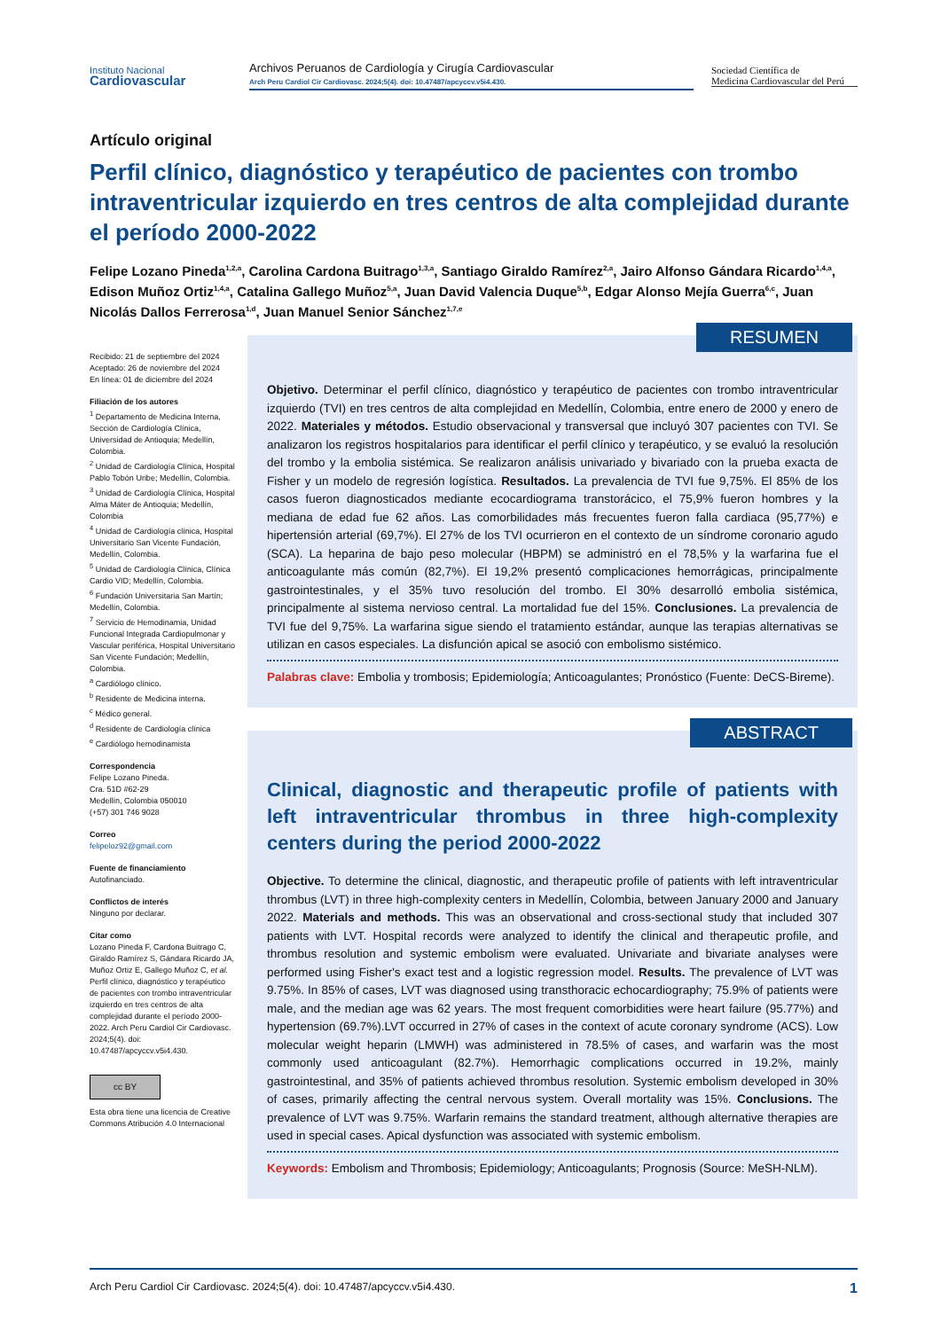Instituto Nacional
Cardiovascular
Archivos Peruanos de Cardiología y Cirugía Cardiovascular
Arch Peru Cardiol Cir Cardiovasc. 2024;5(4). doi: 10.47487/apcyccv.v5i4.430.
Sociedad Científica de
Medicina Cardiovascular del Perú
Artículo original
Perfil clínico, diagnóstico y terapéutico de pacientes con trombo intraventricular izquierdo en tres centros de alta complejidad durante el período 2000-2022
Felipe Lozano Pineda<sup>1,2,a</sup>, Carolina Cardona Buitrago<sup>1,3,a</sup>, Santiago Giraldo Ramírez<sup>2,a</sup>, Jairo Alfonso Gándara Ricardo<sup>1,4,a</sup>, Edison Muñoz Ortiz<sup>1,4,a</sup>, Catalina Gallego Muñoz<sup>5,a</sup>, Juan David Valencia Duque<sup>5,b</sup>, Edgar Alonso Mejía Guerra<sup>6,c</sup>, Juan Nicolás Dallos Ferrerosa<sup>1,d</sup>, Juan Manuel Senior Sánchez<sup>1,7,e</sup>
Recibido: 21 de septiembre del 2024
Aceptado: 26 de noviembre del 2024
En línea: 01 de diciembre del 2024
Filiación de los autores
<sup>1</sup> Departamento de Medicina Interna, Sección de Cardiología Clínica, Universidad de Antioquia; Medellín, Colombia.
<sup>2</sup> Unidad de Cardiología Clínica, Hospital Pablo Tobón Uribe; Medellín, Colombia.
<sup>3</sup> Unidad de Cardiología Clínica, Hospital Alma Máter de Antioquia; Medellín, Colombia
<sup>4</sup> Unidad de Cardiología clínica, Hospital Universitario San Vicente Fundación, Medellín, Colombia.
<sup>5</sup> Unidad de Cardiología Clínica, Clínica Cardio VID; Medellín, Colombia.
<sup>6</sup> Fundación Universitaria San Martín; Medellín, Colombia.
<sup>7</sup> Servicio de Hemodinamia, Unidad Funcional Integrada Cardiopulmonar y Vascular periférica, Hospital Universitario San Vicente Fundación; Medellín, Colombia.
<sup>a</sup> Cardiólogo clínico.
<sup>b</sup> Residente de Medicina interna.
<sup>c</sup> Médico general.
<sup>d</sup> Residente de Cardiología clínica
<sup>e</sup> Cardiólogo hemodinamista
Correspondencia
Felipe Lozano Pineda.
Cra. 51D #62-29
Medellín, Colombia 050010
(+57) 301 746 9028
Correo
felipeloz92@gmail.com
Fuente de financiamiento
Autofinanciado.
Conflictos de interés
Ninguno por declarar.
Citar como
Lozano Pineda F, Cardona Buitrago C, Giraldo Ramírez S, Gándara Ricardo JA, Muñoz Ortiz E, Gallego Muñoz C, et al. Perfil clínico, diagnóstico y terapéutico de pacientes con trombo intraventricular izquierdo en tres centros de alta complejidad durante el período 2000-2022. Arch Peru Cardiol Cir Cardiovasc. 2024;5(4). doi: 10.47487/apcyccv.v5i4.430.
cc BY
Esta obra tiene una licencia de Creative Commons Atribución 4.0 Internacional
RESUMEN
Objetivo. Determinar el perfil clínico, diagnóstico y terapéutico de pacientes con trombo intraventricular izquierdo (TVI) en tres centros de alta complejidad en Medellín, Colombia, entre enero de 2000 y enero de 2022. Materiales y métodos. Estudio observacional y transversal que incluyó 307 pacientes con TVI. Se analizaron los registros hospitalarios para identificar el perfil clínico y terapéutico, y se evaluó la resolución del trombo y la embolia sistémica. Se realizaron análisis univariado y bivariado con la prueba exacta de Fisher y un modelo de regresión logística. Resultados. La prevalencia de TVI fue 9,75%. El 85% de los casos fueron diagnosticados mediante ecocardiograma transtorácico, el 75,9% fueron hombres y la mediana de edad fue 62 años. Las comorbilidades más frecuentes fueron falla cardiaca (95,77%) e hipertensión arterial (69,7%). El 27% de los TVI ocurrieron en el contexto de un síndrome coronario agudo (SCA). La heparina de bajo peso molecular (HBPM) se administró en el 78,5% y la warfarina fue el anticoagulante más común (82,7%). El 19,2% presentó complicaciones hemorrágicas, principalmente gastrointestinales, y el 35% tuvo resolución del trombo. El 30% desarrolló embolia sistémica, principalmente al sistema nervioso central. La mortalidad fue del 15%. Conclusiones. La prevalencia de TVI fue del 9,75%. La warfarina sigue siendo el tratamiento estándar, aunque las terapias alternativas se utilizan en casos especiales. La disfunción apical se asoció con embolismo sistémico.
Palabras clave: Embolia y trombosis; Epidemiología; Anticoagulantes; Pronóstico (Fuente: DeCS-Bireme).
ABSTRACT
Clinical, diagnostic and therapeutic profile of patients with left intraventricular thrombus in three high-complexity centers during the period 2000-2022
Objective. To determine the clinical, diagnostic, and therapeutic profile of patients with left intraventricular thrombus (LVT) in three high-complexity centers in Medellín, Colombia, between January 2000 and January 2022. Materials and methods. This was an observational and cross-sectional study that included 307 patients with LVT. Hospital records were analyzed to identify the clinical and therapeutic profile, and thrombus resolution and systemic embolism were evaluated. Univariate and bivariate analyses were performed using Fisher's exact test and a logistic regression model. Results. The prevalence of LVT was 9.75%. In 85% of cases, LVT was diagnosed using transthoracic echocardiography; 75.9% of patients were male, and the median age was 62 years. The most frequent comorbidities were heart failure (95.77%) and hypertension (69.7%).LVT occurred in 27% of cases in the context of acute coronary syndrome (ACS). Low molecular weight heparin (LMWH) was administered in 78.5% of cases, and warfarin was the most commonly used anticoagulant (82.7%). Hemorrhagic complications occurred in 19.2%, mainly gastrointestinal, and 35% of patients achieved thrombus resolution. Systemic embolism developed in 30% of cases, primarily affecting the central nervous system. Overall mortality was 15%. Conclusions. The prevalence of LVT was 9.75%. Warfarin remains the standard treatment, although alternative therapies are used in special cases. Apical dysfunction was associated with systemic embolism.
Keywords: Embolism and Thrombosis; Epidemiology; Anticoagulants; Prognosis (Source: MeSH-NLM).
Arch Peru Cardiol Cir Cardiovasc. 2024;5(4). doi: 10.47487/apcyccv.v5i4.430. 1